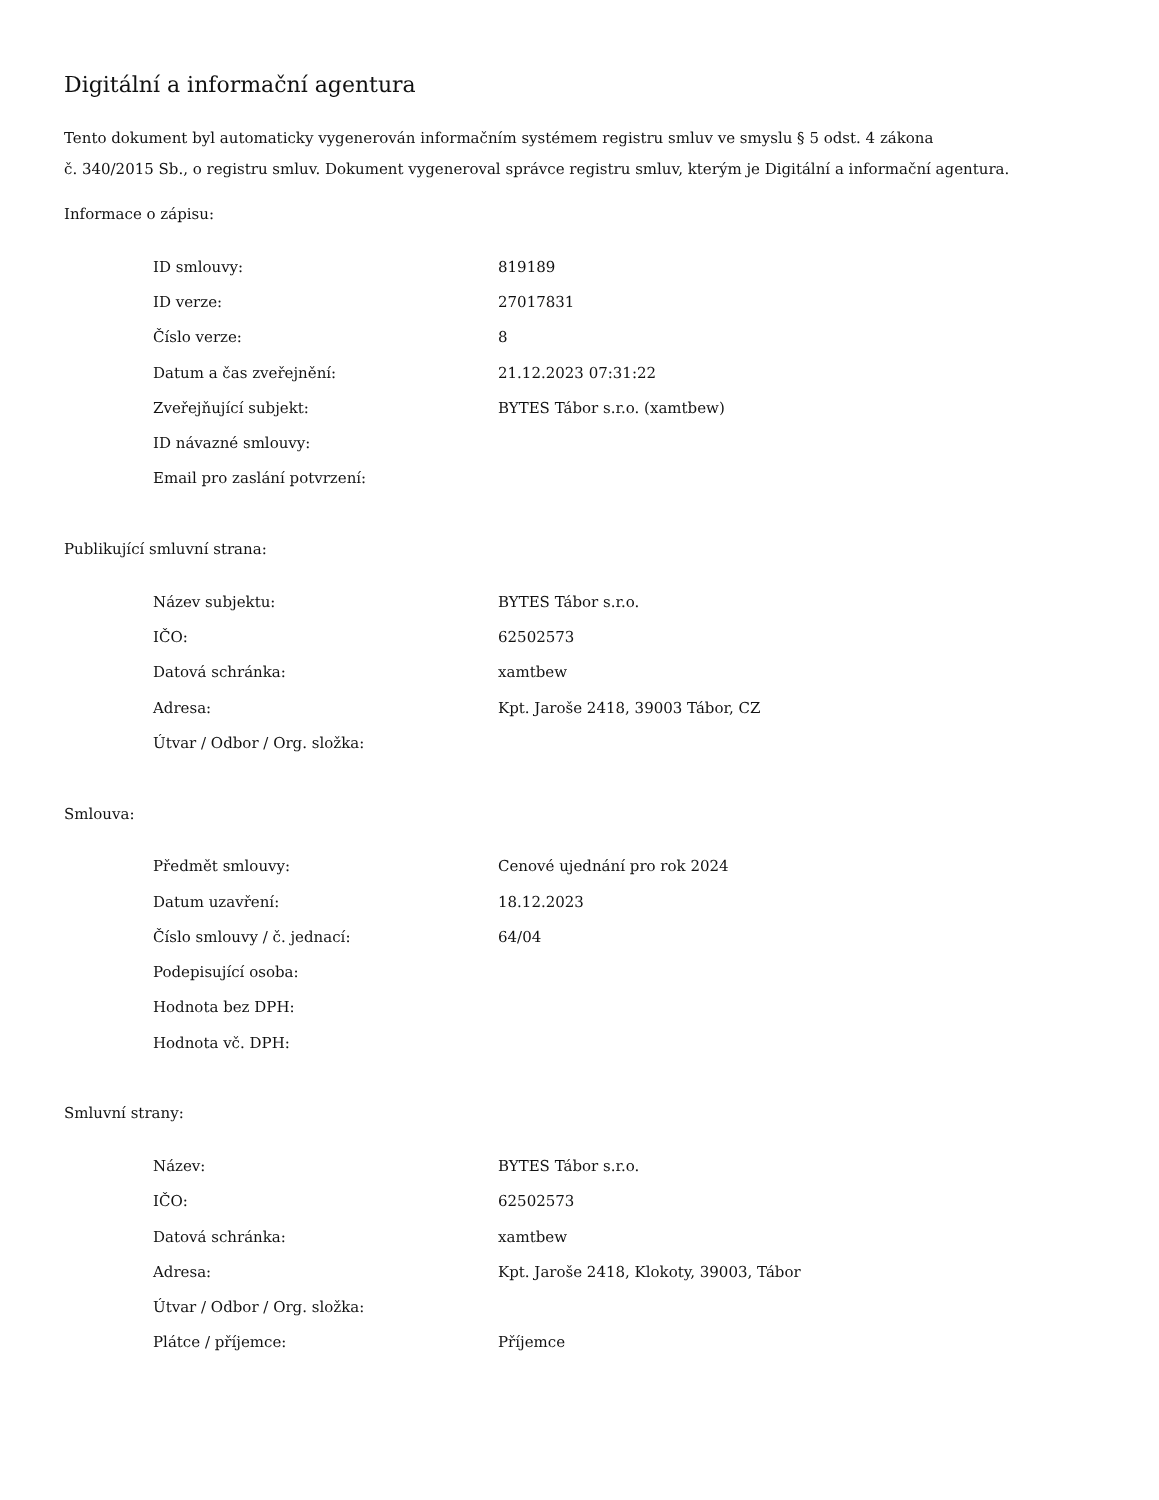Digitální a informační agentura
Tento dokument byl automaticky vygenerován informačním systémem registru smluv ve smyslu § 5 odst. 4 zákona
č. 340/2015 Sb., o registru smluv. Dokument vygeneroval správce registru smluv, kterým je Digitální a informační agentura.
Informace o zápisu:
| ID smlouvy: | 819189 |
| ID verze: | 27017831 |
| Číslo verze: | 8 |
| Datum a čas zveřejnění: | 21.12.2023 07:31:22 |
| Zveřejňující subjekt: | BYTES Tábor s.r.o. (xamtbew) |
| ID návazné smlouvy: | |
| Email pro zaslání potvrzení: | |
Publikující smluvní strana:
| Název subjektu: | BYTES Tábor s.r.o. |
| IČO: | 62502573 |
| Datová schránka: | xamtbew |
| Adresa: | Kpt. Jaroše 2418, 39003 Tábor, CZ |
| Útvar / Odbor / Org. složka: | |
Smlouva:
| Předmět smlouvy: | Cenové ujednání pro rok 2024 |
| Datum uzavření: | 18.12.2023 |
| Číslo smlouvy / č. jednací: | 64/04 |
| Podepisující osoba: | |
| Hodnota bez DPH: | |
| Hodnota vč. DPH: | |
Smluvní strany:
| Název: | BYTES Tábor s.r.o. |
| IČO: | 62502573 |
| Datová schránka: | xamtbew |
| Adresa: | Kpt. Jaroše 2418, Klokoty, 39003, Tábor |
| Útvar / Odbor / Org. složka: | |
| Plátce / příjemce: | Příjemce |